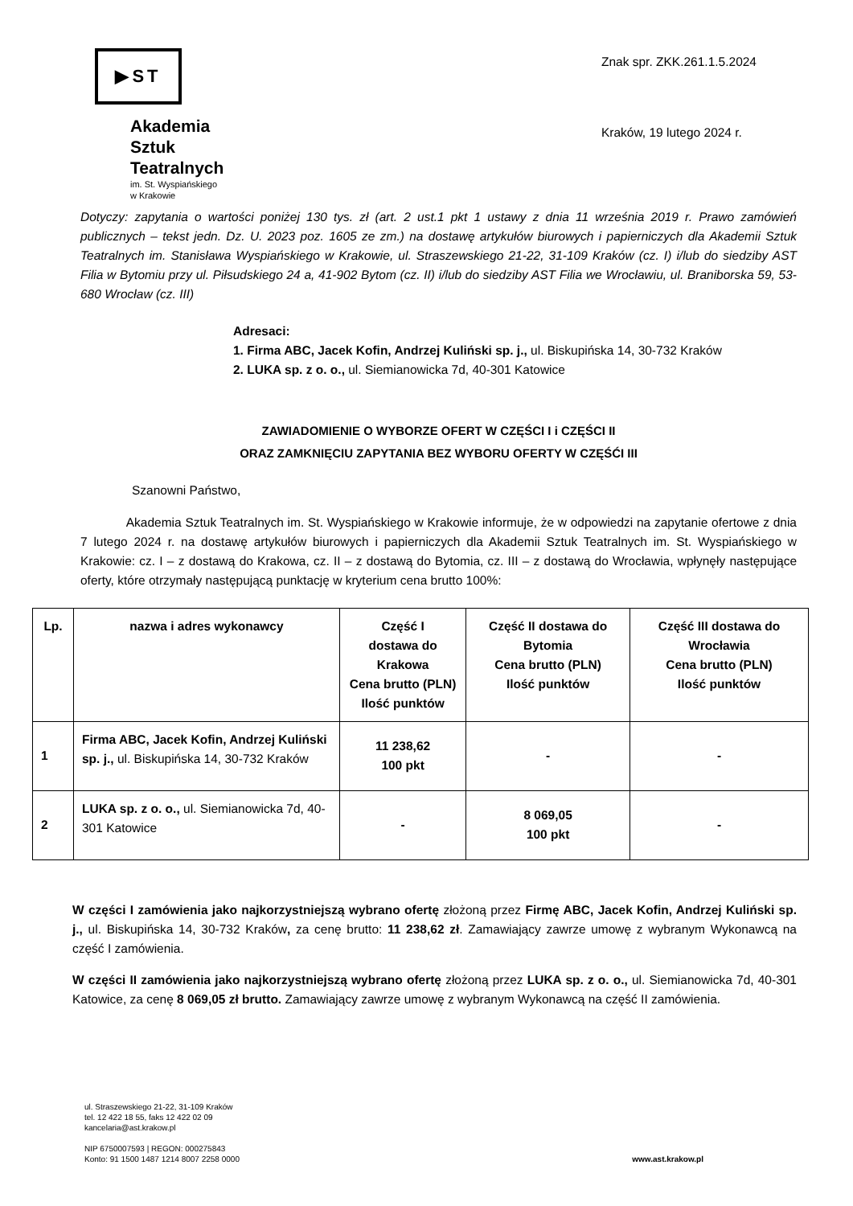▶ST
Akademia
Sztuk
Teatralnych
im. St. Wyspiańskiego
w Krakowie
Znak spr. ZKK.261.1.5.2024
Kraków, 19 lutego 2024 r.
Dotyczy: zapytania o wartości poniżej 130 tys. zł (art. 2 ust.1 pkt 1 ustawy z dnia 11 września 2019 r. Prawo zamówień publicznych – tekst jedn. Dz. U. 2023 poz. 1605 ze zm.) na dostawę artykułów biurowych i papierniczych dla Akademii Sztuk Teatralnych im. Stanisława Wyspiańskiego w Krakowie, ul. Straszewskiego 21-22, 31-109 Kraków (cz. I) i/lub do siedziby AST Filia w Bytomiu przy ul. Piłsudskiego 24 a, 41-902 Bytom (cz. II) i/lub do siedziby AST Filia we Wrocławiu, ul. Braniborska 59, 53-680 Wrocław (cz. III)
Adresaci:
1. Firma ABC, Jacek Kofin, Andrzej Kuliński sp. j., ul. Biskupińska 14, 30-732 Kraków
2. LUKA sp. z o. o., ul. Siemianowicka 7d, 40-301 Katowice
ZAWIADOMIENIE O WYBORZE OFERT W CZĘŚCI I i CZĘŚCI II
ORAZ ZAMKNIĘCIU ZAPYTANIA BEZ WYBORU OFERTY W CZĘŚĆI III
Szanowni Państwo,
Akademia Sztuk Teatralnych im. St. Wyspiańskiego w Krakowie informuje, że w odpowiedzi na zapytanie ofertowe z dnia 7 lutego 2024 r. na dostawę artykułów biurowych i papierniczych dla Akademii Sztuk Teatralnych im. St. Wyspiańskiego w Krakowie: cz. I – z dostawą do Krakowa, cz. II – z dostawą do Bytomia, cz. III – z dostawą do Wrocławia, wpłynęły następujące oferty, które otrzymały następującą punktację w kryterium cena brutto 100%:
| Lp. | nazwa i adres wykonawcy | Część I dostawa do Krakowa Cena brutto (PLN) Ilość punktów | Część II dostawa do Bytomia Cena brutto (PLN) Ilość punktów | Część III dostawa do Wrocławia Cena brutto (PLN) Ilość punktów |
| --- | --- | --- | --- | --- |
| 1 | Firma ABC, Jacek Kofin, Andrzej Kuliński sp. j., ul. Biskupińska 14, 30-732 Kraków | 11 238,62 100 pkt | - | - |
| 2 | LUKA sp. z o. o., ul. Siemianowicka 7d, 40-301 Katowice | - | 8 069,05 100 pkt | - |
W części I zamówienia jako najkorzystniejszą wybrano ofertę złożoną przez Firmę ABC, Jacek Kofin, Andrzej Kuliński sp. j., ul. Biskupińska 14, 30-732 Kraków, za cenę brutto: 11 238,62 zł. Zamawiający zawrze umowę z wybranym Wykonawcą na część I zamówienia.
W części II zamówienia jako najkorzystniejszą wybrano ofertę złożoną przez LUKA sp. z o. o., ul. Siemianowicka 7d, 40-301 Katowice, za cenę 8 069,05 zł brutto. Zamawiający zawrze umowę z wybranym Wykonawcą na część II zamówienia.
ul. Straszewskiego 21-22, 31-109 Kraków
tel. 12 422 18 55, faks 12 422 02 09
kancelaria@ast.krakow.pl
NIP 6750007593 | REGON: 000275843
Konto: 91 1500 1487 1214 8007 2258 0000
www.ast.krakow.pl